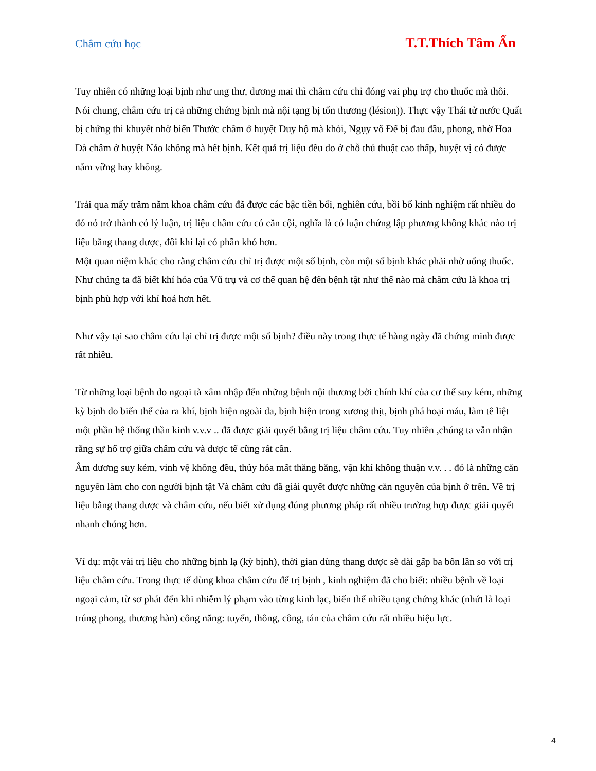Châm cứu học T.T.Thích Tâm Ấn
Tuy nhiên có những loại bịnh như ung thư, dương mai thì châm cứu chỉ đóng vai phụ trợ cho thuốc mà thôi. Nói chung, châm cứu trị cả những chứng bịnh mà nội tạng bị tổn thương (lésion)). Thực vậy Thái tử nước Quất bị chứng thi khuyết nhờ biển Thước châm ở huyệt Duy hộ mà khỏi, Ngụy võ Đế bị đau đầu, phong, nhờ Hoa Đà châm ở huyệt Nảo không mà hết bịnh. Kết quả trị liệu đều do ở chỗ thủ thuật cao thấp, huyệt vị có được nắm vững hay không.
Trải qua mấy trăm năm khoa châm cứu đã được các bậc tiền bối, nghiên cứu, bồi bổ kinh nghiệm rất nhiều do đó nó trở thành có lý luận, trị liệu châm cứu có căn cội, nghĩa là có luận chứng lập phương không khác nào trị liệu bằng thang dược, đôi khi lại có phần khó hơn.
Một quan niệm khác cho rằng châm cứu chỉ trị được một số bịnh, còn một số bịnh khác phải nhờ uống thuốc. Như chúng ta đã biết khí hóa của Vũ trụ và cơ thể quan hệ đến bệnh tật như thế nào mà châm cứu là khoa trị bịnh phù hợp với khí hoá hơn hết.
Như vậy tại sao châm cứu lại chỉ trị được một số bịnh? điều này trong thực tế hàng ngày đã chứng minh được rất nhiều.
Từ những loại bệnh do ngoại tà xâm nhập đến những bệnh nội thương bởi chính khí của cơ thể suy kém, những kỳ bịnh do biến thể của ra khí, bịnh hiện ngoài da, bịnh hiện trong xương thịt, bịnh phá hoại máu, làm tê liệt một phần hệ thống thần kinh v.v.v .. đã được giải quyết bằng trị liệu châm cứu. Tuy nhiên ,chúng ta vẫn nhận rằng sự hổ trợ giữa châm cứu và dược tể cũng rất cần.
Âm dương suy kém, vinh vệ không đều, thủy hỏa mất thăng bằng, vận khí không thuận v.v. . . đó là những căn nguyên làm cho con người bịnh tật Và châm cứu đã giải quyết được những căn nguyên của bịnh ở trên. Về trị liệu bằng thang dược và châm cứu, nếu biết xử dụng đúng phương pháp rất nhiều trường hợp được giải quyết nhanh chóng hơn.
Ví dụ: một vài trị liệu cho những bịnh lạ (kỳ bịnh), thời gian dùng thang dược sẽ dài gấp ba bốn lần so với trị liệu châm cứu. Trong thực tế dùng khoa châm cứu để trị bịnh , kinh nghiệm đã cho biết: nhiều bệnh về loại ngoại cảm, từ sơ phát đến khi nhiễm lý phạm vào từng kinh lạc, biến thể nhiều tạng chứng khác (nhứt là loại trúng phong, thương hàn) công năng: tuyến, thông, công, tán của châm cứu rất nhiều hiệu lực.
4